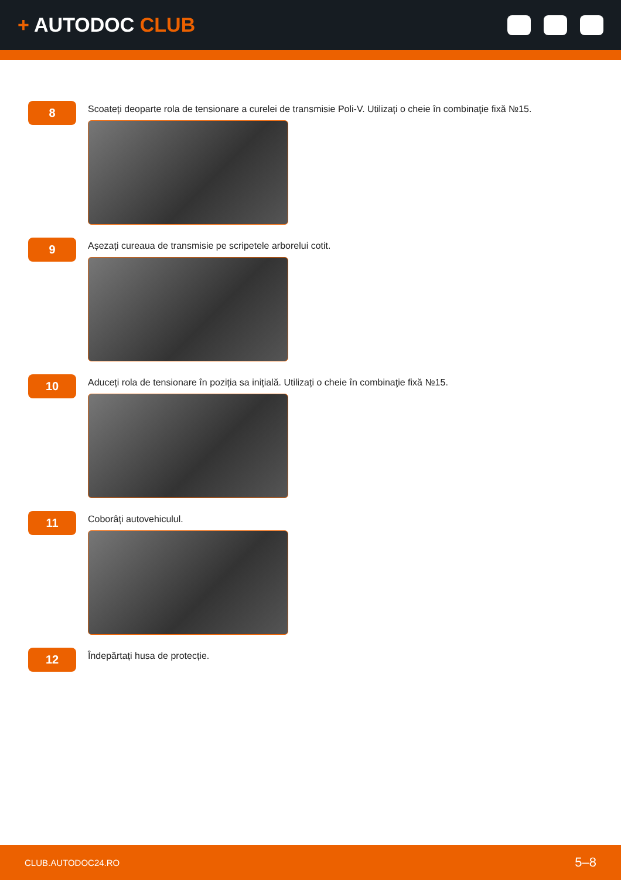+ AUTODOC CLUB
8
Scoateți deoparte rola de tensionare a curelei de transmisie Poli-V. Utilizați o cheie în combinaţie fixă №15.
9
Așezați cureaua de transmisie pe scripetele arborelui cotit.
10
Aduceți rola de tensionare în poziția sa inițială. Utilizați o cheie în combinaţie fixă №15.
11
Coborâți autovehiculul.
12
Îndepărtați husa de protecție.
CLUB.AUTODOC24.RO 5–8